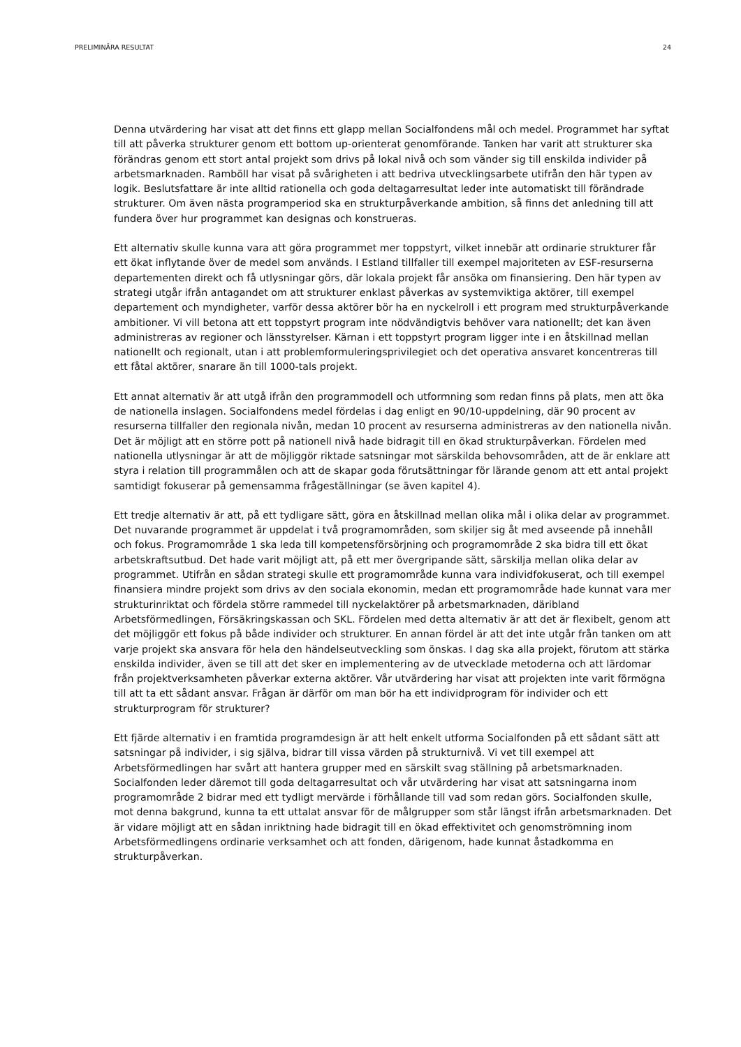PRELIMINÄRA RESULTAT 24
Denna utvärdering har visat att det finns ett glapp mellan Socialfondens mål och medel. Programmet har syftat till att påverka strukturer genom ett bottom up-orienterat genomförande. Tanken har varit att strukturer ska förändras genom ett stort antal projekt som drivs på lokal nivå och som vänder sig till enskilda individer på arbetsmarknaden. Ramböll har visat på svårigheten i att bedriva utvecklingsarbete utifrån den här typen av logik. Beslutsfattare är inte alltid rationella och goda deltagarresultat leder inte automatiskt till förändrade strukturer. Om även nästa programperiod ska en strukturpåverkande ambition, så finns det anledning till att fundera över hur programmet kan designas och konstrueras.
Ett alternativ skulle kunna vara att göra programmet mer toppstyrt, vilket innebär att ordinarie strukturer får ett ökat inflytande över de medel som används. I Estland tillfaller till exempel majoriteten av ESF-resurserna departementen direkt och få utlysningar görs, där lokala projekt får ansöka om finansiering. Den här typen av strategi utgår ifrån antagandet om att strukturer enklast påverkas av systemviktiga aktörer, till exempel departement och myndigheter, varför dessa aktörer bör ha en nyckelroll i ett program med strukturpåverkande ambitioner. Vi vill betona att ett toppstyrt program inte nödvändigtvis behöver vara nationellt; det kan även administreras av regioner och länsstyrelser. Kärnan i ett toppstyrt program ligger inte i en åtskillnad mellan nationellt och regionalt, utan i att problemformuleringsprivilegiet och det operativa ansvaret koncentreras till ett fåtal aktörer, snarare än till 1000-tals projekt.
Ett annat alternativ är att utgå ifrån den programmodell och utformning som redan finns på plats, men att öka de nationella inslagen. Socialfondens medel fördelas i dag enligt en 90/10-uppdelning, där 90 procent av resurserna tillfaller den regionala nivån, medan 10 procent av resurserna administreras av den nationella nivån. Det är möjligt att en större pott på nationell nivå hade bidragit till en ökad strukturpåverkan. Fördelen med nationella utlysningar är att de möjliggör riktade satsningar mot särskilda behovsområden, att de är enklare att styra i relation till programmålen och att de skapar goda förutsättningar för lärande genom att ett antal projekt samtidigt fokuserar på gemensamma frågeställningar (se även kapitel 4).
Ett tredje alternativ är att, på ett tydligare sätt, göra en åtskillnad mellan olika mål i olika delar av programmet. Det nuvarande programmet är uppdelat i två programområden, som skiljer sig åt med avseende på innehåll och fokus. Programområde 1 ska leda till kompetensförsörjning och programområde 2 ska bidra till ett ökat arbetskraftsutbud. Det hade varit möjligt att, på ett mer övergripande sätt, särskilja mellan olika delar av programmet. Utifrån en sådan strategi skulle ett programområde kunna vara individfokuserat, och till exempel finansiera mindre projekt som drivs av den sociala ekonomin, medan ett programområde hade kunnat vara mer strukturinriktat och fördela större rammedel till nyckelaktörer på arbetsmarknaden, däribland Arbetsförmedlingen, Försäkringskassan och SKL. Fördelen med detta alternativ är att det är flexibelt, genom att det möjliggör ett fokus på både individer och strukturer. En annan fördel är att det inte utgår från tanken om att varje projekt ska ansvara för hela den händelseutveckling som önskas. I dag ska alla projekt, förutom att stärka enskilda individer, även se till att det sker en implementering av de utvecklade metoderna och att lärdomar från projektverksamheten påverkar externa aktörer. Vår utvärdering har visat att projekten inte varit förmögna till att ta ett sådant ansvar. Frågan är därför om man bör ha ett individprogram för individer och ett strukturprogram för strukturer?
Ett fjärde alternativ i en framtida programdesign är att helt enkelt utforma Socialfonden på ett sådant sätt att satsningar på individer, i sig själva, bidrar till vissa värden på strukturnivå. Vi vet till exempel att Arbetsförmedlingen har svårt att hantera grupper med en särskilt svag ställning på arbetsmarknaden. Socialfonden leder däremot till goda deltagarresultat och vår utvärdering har visat att satsningarna inom programområde 2 bidrar med ett tydligt mervärde i förhållande till vad som redan görs. Socialfonden skulle, mot denna bakgrund, kunna ta ett uttalat ansvar för de målgrupper som står längst ifrån arbetsmarknaden. Det är vidare möjligt att en sådan inriktning hade bidragit till en ökad effektivitet och genomströmning inom Arbetsförmedlingens ordinarie verksamhet och att fonden, därigenom, hade kunnat åstadkomma en strukturpåverkan.